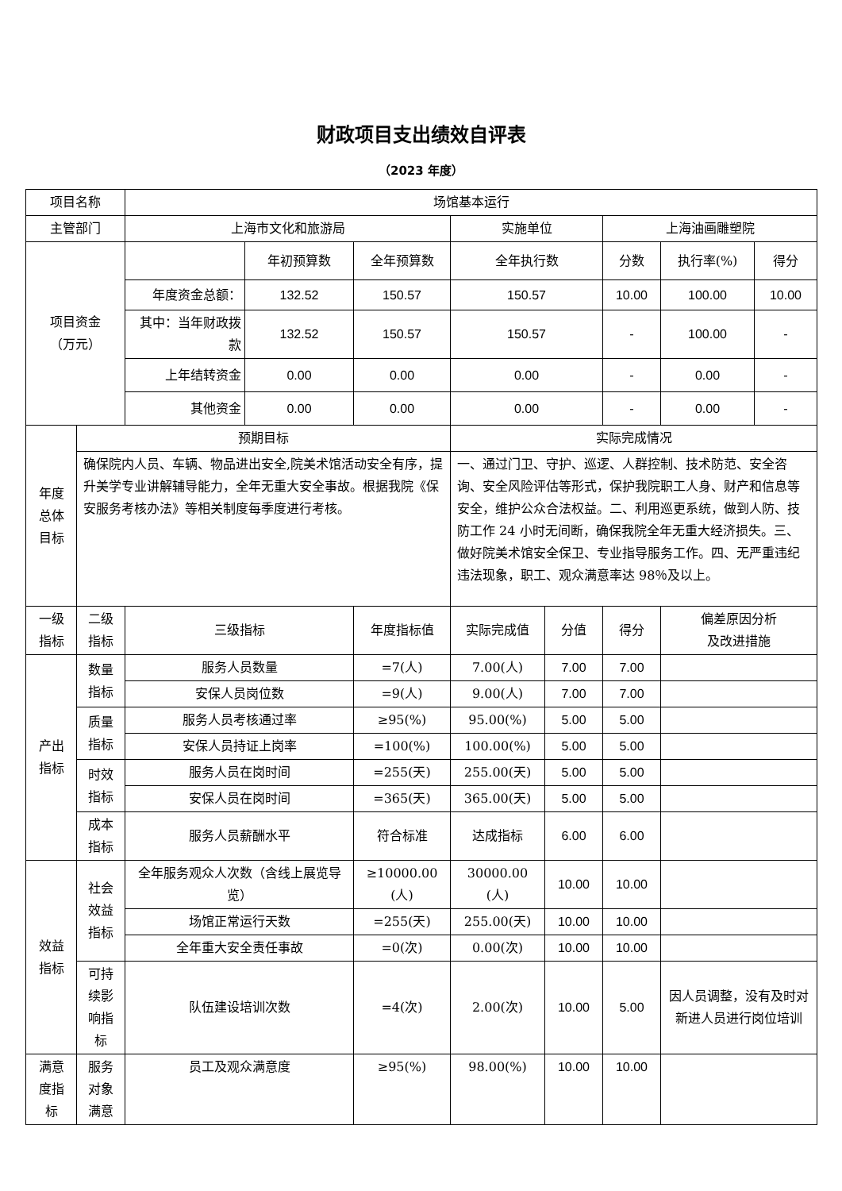财政项目支出绩效自评表
（2023 年度）
| 项目名称 | | 场馆基本运行 | | | | | | | |
| 主管部门 | | 上海市文化和旅游局 | | | 实施单位 | | 上海油画雕塑院 | | |
| 项目资金 （万元） | | | 年初预算数 | 全年预算数 | 全年执行数 | | 分数 | 执行率(%) | 得分 |
| | | 年度资金总额： | 132.52 | 150.57 | 150.57 | | 10.00 | 100.00 | 10.00 |
| | | 其中：当年财政拨款 | 132.52 | 150.57 | 150.57 | | - | 100.00 | - |
| | | 上年结转资金 | 0.00 | 0.00 | 0.00 | | - | 0.00 | - |
| | | 其他资金 | 0.00 | 0.00 | 0.00 | | - | 0.00 | - |
| 年度 总体 目标 | 预期目标 | | | | 实际完成情况 | | | | |
| | 确保院内人员、车辆、物品进出安全,院美术馆活动安全有序，提升美学专业讲解辅导能力，全年无重大安全事故。根据我院《保安服务考核办法》等相关制度每季度进行考核。 | | | | 一、通过门卫、守护、巡逻、人群控制、技术防范、安全咨询、安全风险评估等形式，保护我院职工人身、财产和信息等安全，维护公众合法权益。二、利用巡更系统，做到人防、技防工作 24 小时无间断，确保我院全年无重大经济损失。三、做好院美术馆安全保卫、专业指导服务工作。四、无严重违纪违法现象，职工、观众满意率达 98％及以上。 | | | | |
| 一级 指标 | 二级 指标 | 三级指标 | | 年度指标值 | 实际完成值 | 分值 | 得分 | 偏差原因分析 及改进措施 | |
| 产出 指标 | 数量 指标 | 服务人员数量 | | =7(人) | 7.00(人) | 7.00 | 7.00 | | |
| | | 安保人员岗位数 | | =9(人) | 9.00(人) | 7.00 | 7.00 | | |
| | 质量 指标 | 服务人员考核通过率 | | ≥95(%) | 95.00(%) | 5.00 | 5.00 | | |
| | | 安保人员持证上岗率 | | =100(%) | 100.00(%) | 5.00 | 5.00 | | |
| | 时效 指标 | 服务人员在岗时间 | | =255(天) | 255.00(天) | 5.00 | 5.00 | | |
| | | 安保人员在岗时间 | | =365(天) | 365.00(天) | 5.00 | 5.00 | | |
| | 成本 指标 | 服务人员薪酬水平 | | 符合标准 | 达成指标 | 6.00 | 6.00 | | |
| 效益 指标 | 社会 效益 指标 | 全年服务观众人次数（含线上展览导览） | | ≥10000.00 (人) | 30000.00 (人) | 10.00 | 10.00 | | |
| | | 场馆正常运行天数 | | =255(天) | 255.00(天) | 10.00 | 10.00 | | |
| | | 全年重大安全责任事故 | | =0(次) | 0.00(次) | 10.00 | 10.00 | | |
| | 可持 续影 响指 标 | 队伍建设培训次数 | | =4(次) | 2.00(次) | 10.00 | 5.00 | 因人员调整，没有及时对新进人员进行岗位培训 | |
| 满意 度指 标 | 服务 对象 满意 | 员工及观众满意度 | | ≥95(%) | 98.00(%) | 10.00 | 10.00 | | |